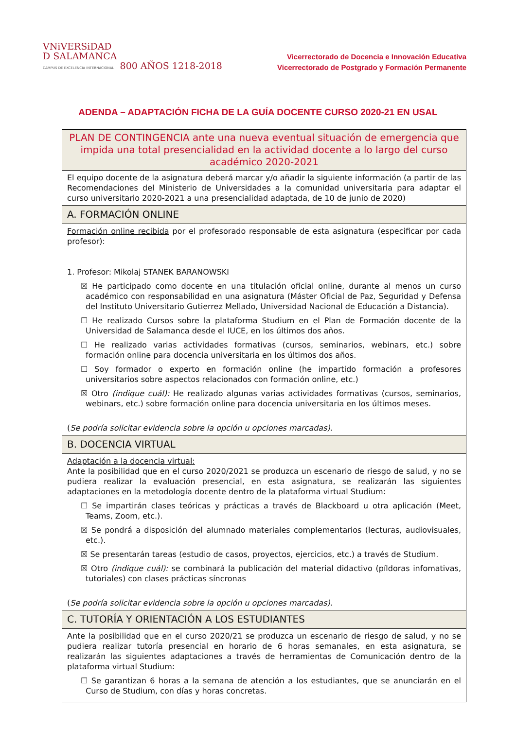VNiVERSiDAD
D SALAMANCA
CAMPUS DE EXCELENCIA INTERNACIONAL 800 AÑOS 1218-2018
Vicerrectorado de Docencia e Innovación Educativa
Vicerrectorado de Postgrado y Formación Permanente
ADENDA – ADAPTACIÓN FICHA DE LA GUÍA DOCENTE CURSO 2020-21 EN USAL
| PLAN DE CONTINGENCIA ante una nueva eventual situación de emergencia que impida una total presencialidad en la actividad docente a lo largo del curso académico 2020-2021 |
| El equipo docente de la asignatura deberá marcar y/o añadir la siguiente información (a partir de las Recomendaciones del Ministerio de Universidades a la comunidad universitaria para adaptar el curso universitario 2020-2021 a una presencialidad adaptada, de 10 de junio de 2020) |
| A. FORMACIÓN ONLINE |
| Formación online recibida por el profesorado responsable de esta asignatura (especificar por cada profesor): 1. Profesor: Mikolaj STANEK BARANOWSKI ☒ He participado como docente en una titulación oficial online, durante al menos un curso académico con responsabilidad en una asignatura (Máster Oficial de Paz, Seguridad y Defensa del Instituto Universitario Gutierrez Mellado, Universidad Nacional de Educación a Distancia). ☐ He realizado Cursos sobre la plataforma Studium en el Plan de Formación docente de la Universidad de Salamanca desde el IUCE, en los últimos dos años. ☐ He realizado varias actividades formativas (cursos, seminarios, webinars, etc.) sobre formación online para docencia universitaria en los últimos dos años. ☐ Soy formador o experto en formación online (he impartido formación a profesores universitarios sobre aspectos relacionados con formación online, etc.) ☒ Otro (indique cuál): He realizado algunas varias actividades formativas (cursos, seminarios, webinars, etc.) sobre formación online para docencia universitaria en los últimos meses. ( Se podría solicitar evidencia sobre la opción u opciones marcadas). |
| B. DOCENCIA VIRTUAL |
| Adaptación a la docencia virtual: Ante la posibilidad que en el curso 2020/2021 se produzca un escenario de riesgo de salud, y no se pudiera realizar la evaluación presencial, en esta asignatura, se realizarán las siguientes adaptaciones en la metodología docente dentro de la plataforma virtual Studium: ☐ Se impartirán clases teóricas y prácticas a través de Blackboard u otra aplicación (Meet, Teams, Zoom, etc.). ☒ Se pondrá a disposición del alumnado materiales complementarios (lecturas, audiovisuales, etc.). ☒ Se presentarán tareas (estudio de casos, proyectos, ejercicios, etc.) a través de Studium. ☒ Otro (indique cuál): se combinará la publicación del material didactivo (píldoras infomativas, tutoriales) con clases prácticas síncronas ( Se podría solicitar evidencia sobre la opción u opciones marcadas). |
| C. TUTORÍA Y ORIENTACIÓN A LOS ESTUDIANTES |
| Ante la posibilidad que en el curso 2020/21 se produzca un escenario de riesgo de salud, y no se pudiera realizar tutoría presencial en horario de 6 horas semanales, en esta asignatura, se realizarán las siguientes adaptaciones a través de herramientas de Comunicación dentro de la plataforma virtual Studium: ☐ Se garantizan 6 horas a la semana de atención a los estudiantes, que se anunciarán en el Curso de Studium, con días y horas concretas. |